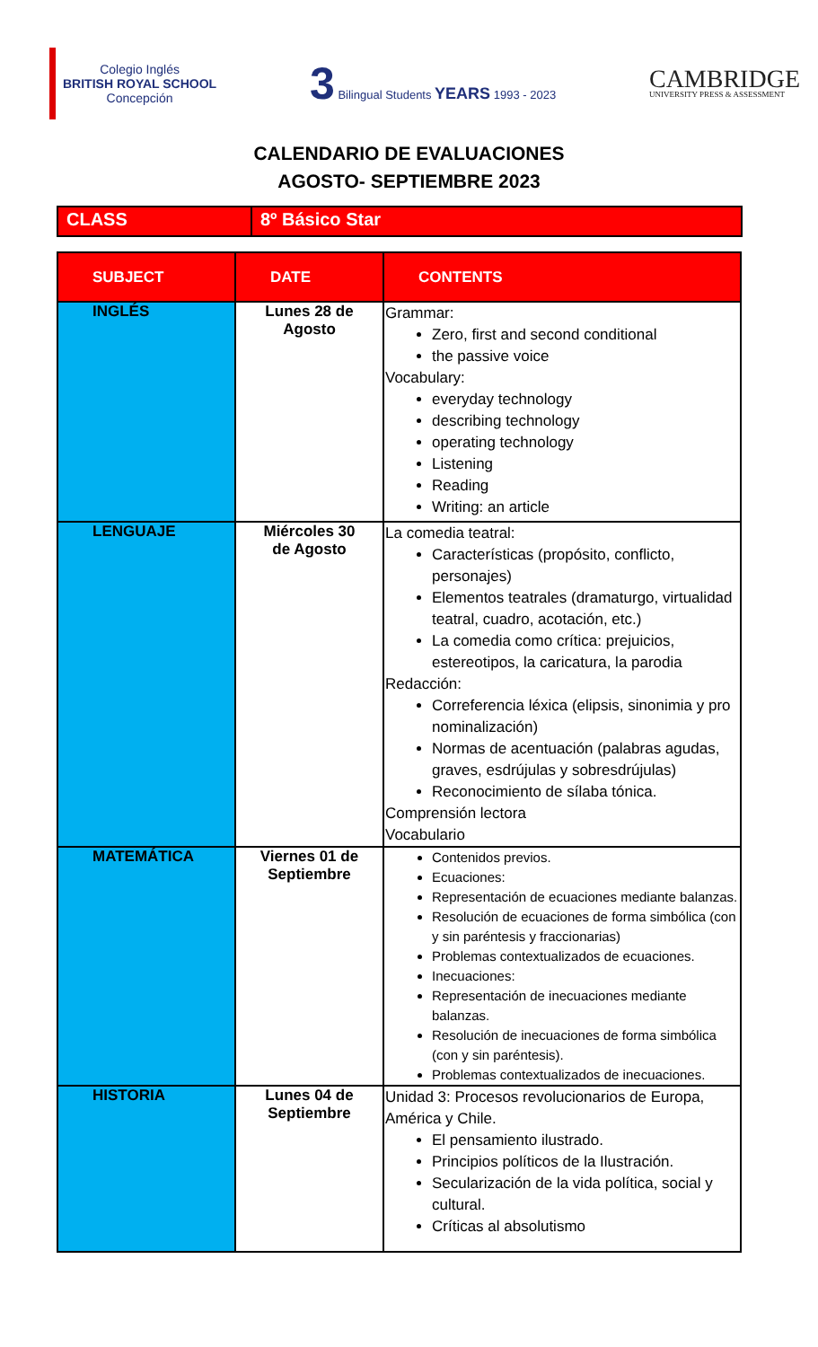Colegio Inglés
BRITISH ROYAL SCHOOL
Concepción
3 Bilingual Students YEARS 1993 - 2023
CAMBRIDGE
UNIVERSITY PRESS & ASSESSMENT
CALENDARIO DE EVALUACIONES
AGOSTO- SEPTIEMBRE 2023
CLASS 8º Básico Star
| SUBJECT | DATE | CONTENTS |
| --- | --- | --- |
| INGLÉS | Lunes 28 de Agosto | Grammar: Zero, first and second conditional the passive voice Vocabulary: everyday technology describing technology operating technology Listening Reading Writing: an article |
| LENGUAJE | Miércoles 30 de Agosto | La comedia teatral: Características (propósito, conflicto, personajes) Elementos teatrales (dramaturgo, virtualidad teatral, cuadro, acotación, etc.) La comedia como crítica: prejuicios, estereotipos, la caricatura, la parodia Redacción: Correferencia léxica (elipsis, sinonimia y pro nominalización) Normas de acentuación (palabras agudas, graves, esdrújulas y sobresdrújulas) Reconocimiento de sílaba tónica. Comprensión lectora Vocabulario |
| MATEMÁTICA | Viernes 01 de Septiembre | Contenidos previos. Ecuaciones: Representación de ecuaciones mediante balanzas. Resolución de ecuaciones de forma simbólica (con y sin paréntesis y fraccionarias) Problemas contextualizados de ecuaciones. Inecuaciones: Representación de inecuaciones mediante balanzas. Resolución de inecuaciones de forma simbólica (con y sin paréntesis). Problemas contextualizados de inecuaciones. |
| HISTORIA | Lunes 04 de Septiembre | Unidad 3: Procesos revolucionarios de Europa, América y Chile. El pensamiento ilustrado. Principios políticos de la Ilustración. Secularización de la vida política, social y cultural. Críticas al absolutismo |